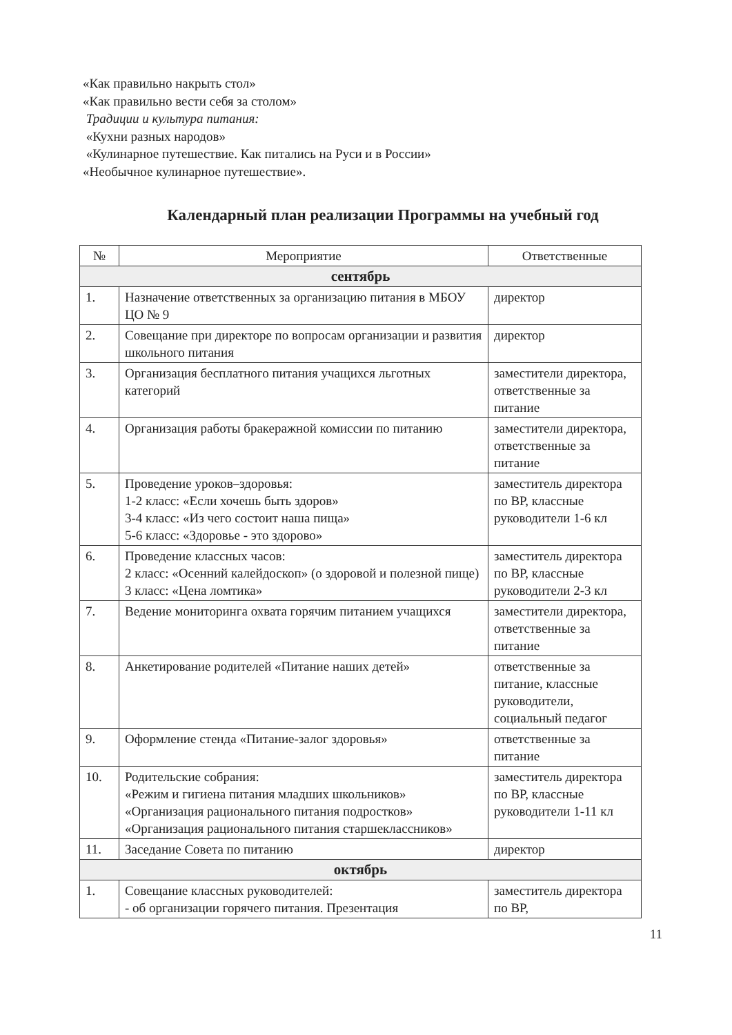«Как правильно накрыть стол»
«Как правильно вести себя за столом»
Традиции и культура питания:
«Кухни разных народов»
«Кулинарное путешествие. Как питались на Руси и в России»
«Необычное кулинарное путешествие».
Календарный план реализации Программы на учебный год
| № | Мероприятие | Ответственные |
| --- | --- | --- |
| сентябрь | | |
| 1. | Назначение ответственных за организацию питания в МБОУ ЦО № 9 | директор |
| 2. | Совещание при директоре по вопросам организации и развития школьного питания | директор |
| 3. | Организация бесплатного питания учащихся льготных категорий | заместители директора, ответственные за питание |
| 4. | Организация работы бракеражной комиссии по питанию | заместители директора, ответственные за питание |
| 5. | Проведение уроков–здоровья: 1-2 класс: «Если хочешь быть здоров» 3-4 класс: «Из чего состоит наша пища» 5-6 класс: «Здоровье - это здорово» | заместитель директора по ВР, классные руководители 1-6 кл |
| 6. | Проведение классных часов: 2 класс: «Осенний калейдоскоп» (о здоровой и полезной пище) 3 класс: «Цена ломтика» | заместитель директора по ВР, классные руководители 2-3 кл |
| 7. | Ведение мониторинга охвата горячим питанием учащихся | заместители директора, ответственные за питание |
| 8. | Анкетирование родителей «Питание наших детей» | ответственные за питание, классные руководители, социальный педагог |
| 9. | Оформление стенда «Питание-залог здоровья» | ответственные за питание |
| 10. | Родительские собрания: «Режим и гигиена питания младших школьников» «Организация рационального питания подростков» «Организация рационального питания старшеклассников» | заместитель директора по ВР, классные руководители 1-11 кл |
| 11. | Заседание Совета по питанию | директор |
| октябрь | | |
| 1. | Совещание классных руководителей: - об организации горячего питания. Презентация | заместитель директора по ВР, |
11